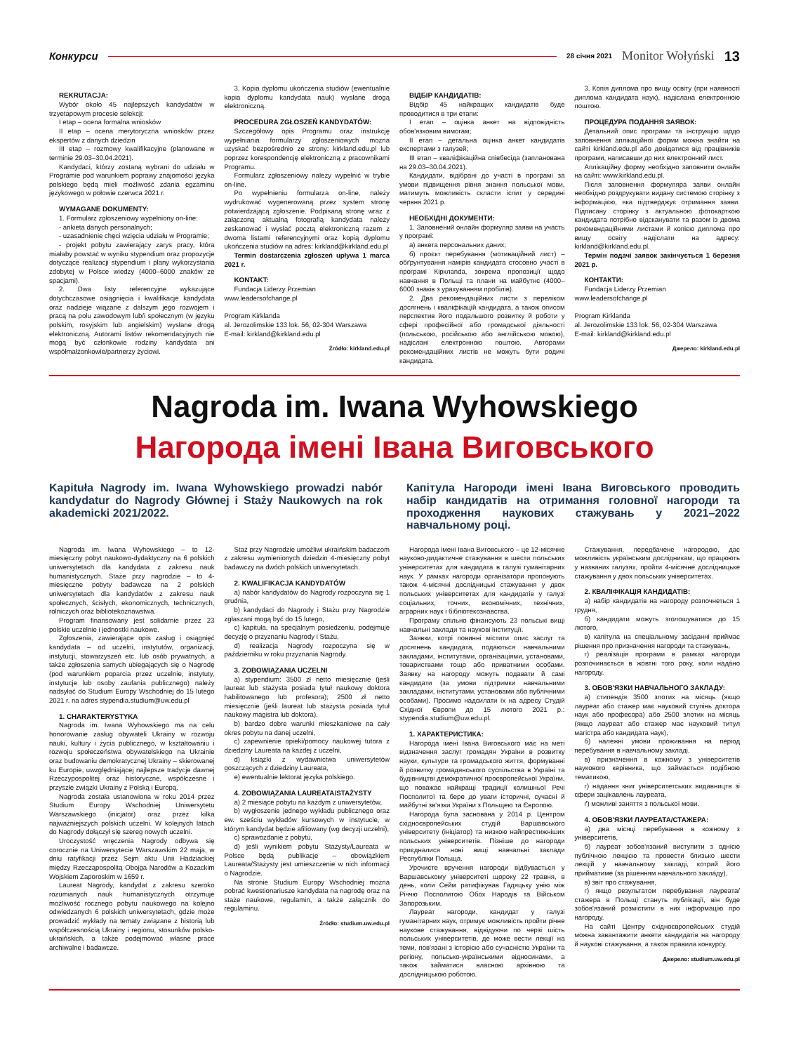Конкурси 28 січня 2021 Monitor Wołyński 13
REKRUTACJA:
Wybór około 45 najlepszych kandydatów w trzyetapowym procesie selekcji:
I etap – ocena formalna wniosków
II etap – ocena merytoryczna wniosków przez ekspertów z danych dziedzin
III etap – rozmowy kwalifikacyjne (planowane w terminie 29.03–30.04.2021).
Kandydaci, którzy zostaną wybrani do udziału w Programie pod warunkiem poprawy znajomości języka polskiego będą mieli możliwość zdania egzaminu językowego w połowie czerwca 2021 r.
WYMAGANE DOKUMENTY:
1. Formularz zgłoszeniowy wypełniony on-line:
- ankieta danych personalnych;
- uzasadnienie chęci wzięcia udziału w Programie;
- projekt pobytu zawierający zarys pracy, która miałaby powstać w wyniku stypendium oraz propozycje dotyczące realizacji stypendium i plany wykorzystania zdobytej w Polsce wiedzy (4000–6000 znaków ze spacjami).
2. Dwa listy referencyjne wykazujące dotychczasowe osiągnięcia i kwalifikacje kandydata oraz nadzieje wiązane z dalszym jego rozwojem i pracą na polu zawodowym lub/i społecznym (w języku polskim, rosyjskim lub angielskim) wysłane drogą elektroniczną. Autorami listów rekomendacyjnych nie mogą być członkowie rodziny kandydata ani współmałżonkowie/partnerzy życiowi.
3. Kopia dyplomu ukończenia studiów (ewentualnie kopia dyplomu kandydata nauk) wysłane drogą elektroniczną.
PROCEDURA ZGŁOSZEŃ KANDYDATÓW:
Szczegółowy opis Programu oraz instrukcję wypełniania formularzy zgłoszeniowych można uzyskać bezpośrednio ze strony: kirkland.edu.pl lub poprzez korespondencję elektroniczną z pracownikami Programu.
Formularz zgłoszeniowy należy wypełnić w trybie on-line.
Po wypełnieniu formularza on-line, należy wydrukować wygenerowaną przez system stronę potwierdzającą zgłoszenie. Podpisaną stronę wraz z załączoną aktualną fotografią kandydata należy zeskanować i wysłać pocztą elektroniczną razem z dwoma listami referencyjnymi oraz kopią dyplomu ukończenia studiów na adres: kirkland@kirkland.edu.pl
Termin dostarczenia zgłoszeń upływa 1 marca 2021 r.
KONTAKT:
Fundacja Liderzy Przemian
www.leadersofchange.pl
Program Kirklanda
al. Jerozolimskie 133 lok. 56, 02-304 Warszawa
E-mail: kirkland@kirkland.edu.pl
Źródło: kirkland.edu.pl
ВІДБІР КАНДИДАТІВ:
Відбір 45 найкращих кандидатів буде проводитися в три етапи:
I етап – оцінка анкет на відповідність обов'язковим вимогам;
II етап – детальна оцінка анкет кандидатів експертами з галузей;
III етап – кваліфікаційна співбесіда (запланована на 29.03–30.04.2021).
Кандидати, відібрані до участі в програмі за умови підвищення рівня знання польської мови, матимуть можливість скласти іспит у середині червня 2021 р.
НЕОБХІДНІ ДОКУМЕНТИ:
1. Заповнений онлайн формуляр заяви на участь у програмі:
а) анкета персональних даних;
б) проєкт перебування (мотиваційний лист) – обґрунтування намірів кандидата стосовно участі в програмі Кірклanda, зокрема пропозиції щодо навчання в Польщі та плани на майбутнє (4000–6000 знаків з урахуванням пробілів).
2. Два рекомендаційних листи з переліком досягнень і кваліфікацій кандидата, а також описом перспектив його подальшого розвитку й роботи у сфері професійної або громадської діяльності (польською, російською або англійською мовою), надіслані електронною поштою. Авторами рекомендаційних листів не можуть бути родичі кандидата.
3. Копія диплома про вищу освіту (при наявності диплома кандидата наук), надіслана електронною поштою.
ПРОЦЕДУРА ПОДАННЯ ЗАЯВОК:
Детальний опис програми та інструкцію щодо заповнення аплікаційної форми можна знайти на сайті kirkland.edu.pl або довідатися від працівників програми, написавши до них електронний лист.
Аплікаційну форму необхідно заповнити онлайн на сайті: www.kirkland.edu.pl.
Після заповнення формуляра заяви онлайн необхідно роздрукувати видану системою сторінку з інформацією, яка підтверджує отримання заяви. Підписану сторінку з актуальною фотокарткою кандидата потрібно відсканувати та разом із двома рекомендаційними листами й копією диплома про вищу освіту надіслати на адресу: kirkland@kirkland.edu.pl.
Термін подачі заявок закінчується 1 березня 2021 р.
КОНТАКТИ:
Fundacja Liderzy Przemian
www.leadersofchange.pl
Program Kirklanda
al. Jerozolimskie 133 lok. 56, 02-304 Warszawa
E-mail: kirkland@kirkland.edu.pl
Джерело: kirkland.edu.pl
Nagroda im. Iwana Wyhowskiego
Нагорода імені Івана Виговського
Kapituła Nagrody im. Iwana Wyhowskiego prowadzi nabór kandydatur do Nagrody Głównej i Staży Naukowych na rok akademicki 2021/2022.
Капітула Нагороди імені Івана Виговського проводить набір кандидатів на отримання головної нагороди та проходження наукових стажувань у 2021–2022 навчальному році.
Nagroda im. Iwana Wyhowskiego – to 12-miesięczny pobyt naukowo-dydaktyczny na 6 polskich uniwersytetach dla kandydata z zakresu nauk humanistycznych. Staże przy nagrodzie – to 4-miesięczne pobyty badawcze na 2 polskich uniwersytetach dla kandydatów z zakresu nauk społecznych, ścisłych, ekonomicznych, technicznych, rolniczych oraz bibliotekoznawstwa.
Program finansowany jest solidarnie przez 23 polskie uczelnie i jednostki naukowe.
Zgłoszenia, zawierające opis zasług i osiągnięć kandydata – od uczelni, instytutów, organizacji, instytucji, stowarzyszeń etc. lub osób prywatnych, a także zgłoszenia samych ubiegających się o Nagrodę (pod warunkiem poparcia przez uczelnie, instytuty, instytucje lub osoby zaufania publicznego) należy nadsyłać do Studium Europy Wschodniej do 15 lutego 2021 r. na adres stypendia.studium@uw.edu.pl
1. CHARAKTERYSTYKA
Nagroda im. Iwana Wyhowskiego ma na celu honorowanie zasług obywateli Ukrainy w rozwoju nauki, kultury i życia publicznego, w kształtowaniu i rozwoju społeczeństwa obywatelskiego na Ukrainie oraz budowaniu demokratycznej Ukrainy – skierowanej ku Europie, uwzględniającej najlepsze tradycje dawnej Rzeczypospolitej oraz historyczne, współczesne i przyszłe związki Ukrainy z Polską i Europą.
Nagroda została ustanowiona w roku 2014 przez Studium Europy Wschodniej Uniwersytetu Warszawskiego (inicjator) oraz przez kilka najważniejszych polskich uczelni. W kolejnych latach do Nagrody dołączył się szereg nowych uczelni.
Uroczystość wręczenia Nagrody odbywa się corocznie na Uniwersytecie Warszawskim 22 maja, w dniu ratyfikacji przez Sejm aktu Unii Hadziackiej między Rzecząpospolitą Obojga Narodów a Kozackim Wojskiem Zaporoskim w 1659 r.
Laureat Nagrody, kandydat z zakresu szeroko rozumianych nauk humanistycznych otrzymuje możliwość rocznego pobytu naukowego na kolejno odwiedzanych 6 polskich uniwersytetach, gdzie może prowadzić wykłady na tematy związane z historią lub współczesnością Ukrainy i regionu, stosunków polsko-ukraińskich, a także podejmować własne prace archiwalne i badawcze.
Staż przy Nagrodzie umożliwi ukraińskim badaczom z zakresu wymienionych dziedzin 4-miesięczny pobyt badawczy na dwóch polskich uniwersytetach.
2. KWALIFIKACJA KANDYDATÓW
a) nabór kandydatów do Nagrody rozpoczyna się 1 grudnia,
b) kandydaci do Nagrody i Stażu przy Nagrodzie zgłaszani mogą być do 15 lutego,
c) kapituła, na specjalnym posiedzeniu, podejmuje decyzję o przyznaniu Nagrody i Stażu,
d) realizacja Nagrody rozpoczyna się w październiku w roku przyznania Nagrody.
3. ZOBOWIĄZANIA UCZELNI
a) stypendium: 3500 zł netto miesięcznie (jeśli laureat lub stażysta posiada tytuł naukowy doktora habilitowanego lub profesora); 2500 zł netto miesięcznie (jeśli laureat lub stażysta posiada tytuł naukowy magistra lub doktora),
b) bardzo dobre warunki mieszkaniowe na cały okres pobytu na danej uczelni,
c) zapewnienie opieki/pomocy naukowej tutora z dziedziny Laureata na każdej z uczelni,
d) książki z wydawnictwa uniwersytetów goszczących z dziedziny Laureata,
e) ewentualnie lektorat języka polskiego.
4. ZOBOWIĄZANIA LAUREATA/STAŻYSTY
a) 2 miesiące pobytu na każdym z uniwersytetów,
b) wygłoszenie jednego wykładu publicznego oraz ew. sześciu wykładów kursowych w instytucie, w którym kandydat będzie afiliowany (wg decyzji uczelni),
c) sprawozdanie z pobytu,
d) jeśli wynikiem pobytu Stażysty/Laureata w Polsce będą publikacje – obowiązkiem Laureata/Stażysty jest umieszczenie w nich informacji o Nagrodzie.
Na stronie Studium Europy Wschodniej można pobrać kwestionariusze kandydata na nagrodę oraz na staże naukowe, regulamin, a także załącznik do regulaminu.
Źródło: studium.uw.edu.pl
Нагорода імені Івана Виговського – це 12-місячне науково-дидактичне стажування в шести польських університетах для кандидата в галузі гуманітарних наук. У рамках нагороди організатори пропонують також 4-місячні дослідницькі стажування у двох польських університетах для кандидатів у галузі соціальних, точних, економічних, технічних, аграрних наук і бібліотекознавства.
Програму спільно фінансують 23 польські вищі навчальні заклади та наукові інституції.
Заявки, котрі повинні містити опис заслуг та досягнень кандидата, подаються навчальними закладами, інститутами, організаціями, установами, товариствами тощо або приватними особами. Заявку на нагороду можуть подавати й самі кандидати (за умови підтримки навчальними закладами, інститутами, установами або публічними особами). Просимо надсилати їх на адресу Студій Східної Європи до 15 лютого 2021 р.: stypendia.studium@uw.edu.pl.
1. ХАРАКТЕРИСТИКА:
Нагорода імені Івана Виговського має на меті відзначення заслуг громадян України в розвитку науки, культури та громадського життя, формуванні й розвитку громадянського суспільства в Україні та будівництві демократичної проєвропейської України, що поважає найкращі традиції колишньої Речі Посполитої та бере до уваги історичні, сучасні й майбутні зв'язки України з Польщею та Європою.
Нагорода була заснована у 2014 р. Центром східноєвропейських студій Варшавського університету (ініціатор) та низкою найпрестижніших польських університетів. Пізніше до нагороди приєдналися нові вищі навчальні заклади Республіки Польща.
Урочисте вручення нагороди відбувається у Варшавському університеті щороку 22 травня, в день, коли Сейм ратифікував Гадяцьку унію між Річчю Посполитою Обох Народів та Військом Запорозьким.
Лауреат нагороди, кандидат у галузі гуманітарних наук, отримує можливість пройти річне наукове стажування, відвідуючи по черзі шість польських університетів, де може вести лекції на теми, пов'язані з історією або сучасністю України та регіону, польсько-українськими відносинами, а також займатися власною архівною та дослідницькою роботою.
Стажування, передбачене нагородою, дає можливість українським дослідникам, що працюють у названих галузях, пройти 4-місячне дослідницьке стажування у двох польських університетах.
2. КВАЛІФІКАЦІЯ КАНДИДАТІВ:
а) набір кандидатів на нагороду розпочнеться 1 грудня,
б) кандидати можуть зголошуватися до 15 лютого,
в) капітула на спеціальному засіданні приймає рішення про призначення нагороди та стажувань,
г) реалізація програми в рамках нагороди розпочинається в жовтні того року, коли надано нагороду.
3. ОБОВ'ЯЗКИ НАВЧАЛЬНОГО ЗАКЛАДУ:
а) стипендія 3500 злотих на місяць (якщо лауреат або стажер має науковий ступінь доктора наук або професора) або 2500 злотих на місяць (якщо лауреат або стажер має науковий титул магістра або кандидата наук),
б) належні умови проживання на період перебування в навчальному закладі,
в) призначення в кожному з університетів наукового керівника, що займається подібною тематикою,
г) надання книг університетських видавництв зі сфери зацікавлень лауреата,
ґ) можливі заняття з польської мови.
4. ОБОВ'ЯЗКИ ЛАУРЕАТА/СТАЖЕРА:
а) два місяці перебування в кожному з університетів,
б) лауреат зобов'язаний виступити з однією публічною лекцією та провести близько шести лекцій у навчальному закладі, котрий його прийматиме (за рішенням навчального закладу),
в) звіт про стажування,
г) якщо результатом перебування лауреата/стажера в Польщі стануть публікації, він буде зобов'язаний розмістити в них інформацію про нагороду.
На сайті Центру східноєвропейських студій можна завантажити анкети кандидатів на нагороду й наукові стажування, а також правила конкурсу.
Джерело: studium.uw.edu.pl